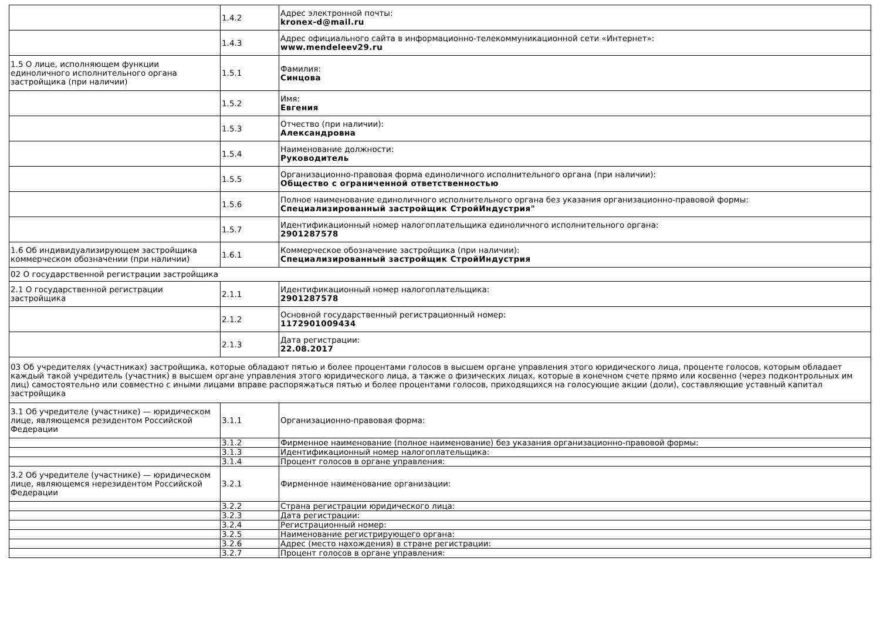| | 1.4.2 | Адрес электронной почты: kronex-d@mail.ru |
| | 1.4.3 | Адрес официального сайта в информационно-телекоммуникационной сети «Интернет»: www.mendeleev29.ru |
| 1.5 О лице, исполняющем функции единоличного исполнительного органа застройщика (при наличии) | 1.5.1 | Фамилия: Синцова |
| | 1.5.2 | Имя: Евгения |
| | 1.5.3 | Отчество (при наличии): Александровна |
| | 1.5.4 | Наименование должности: Руководитель |
| | 1.5.5 | Организационно-правовая форма единоличного исполнительного органа (при наличии): Общество с ограниченной ответственностью |
| | 1.5.6 | Полное наименование единоличного исполнительного органа без указания организационно-правовой формы: Специализированный застройщик СтройИндустрия" |
| | 1.5.7 | Идентификационный номер налогоплательщика единоличного исполнительного органа: 2901287578 |
| 1.6 Об индивидуализирующем застройщика коммерческом обозначении (при наличии) | 1.6.1 | Коммерческое обозначение застройщика (при наличии): Специализированный застройщик СтройИндустрия |
| 02 О государственной регистрации застройщика | | |
| 2.1 О государственной регистрации застройщика | 2.1.1 | Идентификационный номер налогоплательщика: 2901287578 |
| | 2.1.2 | Основной государственный регистрационный номер: 1172901009434 |
| | 2.1.3 | Дата регистрации: 22.08.2017 |
| 03 Об учредителях (участниках) застройщика, которые обладают пятью и более процентами голосов в высшем органе управления этого юридического лица, проценте голосов, которым обладает каждый такой учредитель (участник) в высшем органе управления этого юридического лица, а также о физических лицах, которые в конечном счете прямо или косвенно (через подконтрольных им лиц) самостоятельно или совместно с иными лицами вправе распоряжаться пятью и более процентами голосов, приходящихся на голосующие акции (доли), составляющие уставный капитал застройщика | | |
| 3.1 Об учредителе (участнике) — юридическом лице, являющемся резидентом Российской Федерации | 3.1.1 | Организационно-правовая форма: |
| | 3.1.2 | Фирменное наименование (полное наименование) без указания организационно-правовой формы: |
| | 3.1.3 | Идентификационный номер налогоплательщика: |
| | 3.1.4 | Процент голосов в органе управления: |
| 3.2 Об учредителе (участнике) — юридическом лице, являющемся нерезидентом Российской Федерации | 3.2.1 | Фирменное наименование организации: |
| | 3.2.2 | Страна регистрации юридического лица: |
| | 3.2.3 | Дата регистрации: |
| | 3.2.4 | Регистрационный номер: |
| | 3.2.5 | Наименование регистрирующего органа: |
| | 3.2.6 | Адрес (место нахождения) в стране регистрации: |
| | 3.2.7 | Процент голосов в органе управления: |